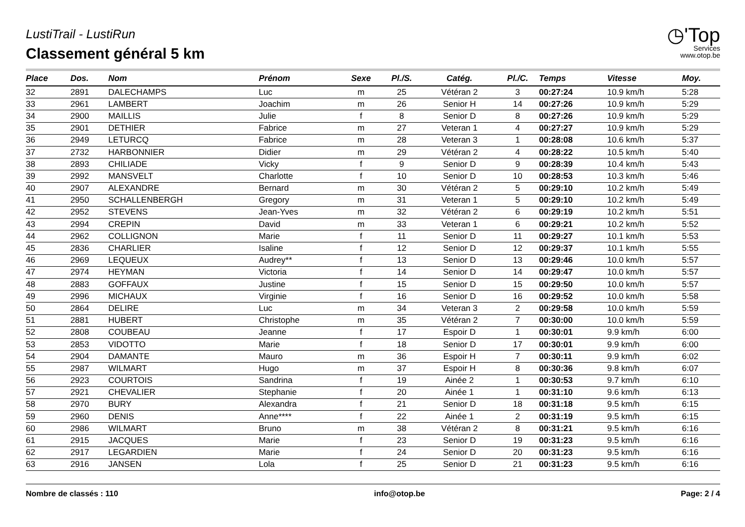LustiTrail - LustiRun
Classement général 5 km
◷'Top
Services
www.otop.be
| Place | Dos. | Nom | Prénom | Sexe | Pl./S. | Catég. | Pl./C. | Temps | Vitesse | Moy. |
| --- | --- | --- | --- | --- | --- | --- | --- | --- | --- | --- |
| 32 | 2891 | DALECHAMPS | Luc | m | 25 | Vétéran 2 | 3 | 00:27:24 | 10.9 km/h | 5:28 |
| 33 | 2961 | LAMBERT | Joachim | m | 26 | Senior H | 14 | 00:27:26 | 10.9 km/h | 5:29 |
| 34 | 2900 | MAILLIS | Julie | f | 8 | Senior D | 8 | 00:27:26 | 10.9 km/h | 5:29 |
| 35 | 2901 | DETHIER | Fabrice | m | 27 | Veteran 1 | 4 | 00:27:27 | 10.9 km/h | 5:29 |
| 36 | 2949 | LETURCQ | Fabrice | m | 28 | Veteran 3 | 1 | 00:28:08 | 10.6 km/h | 5:37 |
| 37 | 2732 | HARBONNIER | Didier | m | 29 | Vétéran 2 | 4 | 00:28:22 | 10.5 km/h | 5:40 |
| 38 | 2893 | CHILIADE | Vicky | f | 9 | Senior D | 9 | 00:28:39 | 10.4 km/h | 5:43 |
| 39 | 2992 | MANSVELT | Charlotte | f | 10 | Senior D | 10 | 00:28:53 | 10.3 km/h | 5:46 |
| 40 | 2907 | ALEXANDRE | Bernard | m | 30 | Vétéran 2 | 5 | 00:29:10 | 10.2 km/h | 5:49 |
| 41 | 2950 | SCHALLENBERGH | Gregory | m | 31 | Veteran 1 | 5 | 00:29:10 | 10.2 km/h | 5:49 |
| 42 | 2952 | STEVENS | Jean-Yves | m | 32 | Vétéran 2 | 6 | 00:29:19 | 10.2 km/h | 5:51 |
| 43 | 2994 | CREPIN | David | m | 33 | Veteran 1 | 6 | 00:29:21 | 10.2 km/h | 5:52 |
| 44 | 2962 | COLLIGNON | Marie | f | 11 | Senior D | 11 | 00:29:27 | 10.1 km/h | 5:53 |
| 45 | 2836 | CHARLIER | Isaline | f | 12 | Senior D | 12 | 00:29:37 | 10.1 km/h | 5:55 |
| 46 | 2969 | LEQUEUX | Audrey** | f | 13 | Senior D | 13 | 00:29:46 | 10.0 km/h | 5:57 |
| 47 | 2974 | HEYMAN | Victoria | f | 14 | Senior D | 14 | 00:29:47 | 10.0 km/h | 5:57 |
| 48 | 2883 | GOFFAUX | Justine | f | 15 | Senior D | 15 | 00:29:50 | 10.0 km/h | 5:57 |
| 49 | 2996 | MICHAUX | Virginie | f | 16 | Senior D | 16 | 00:29:52 | 10.0 km/h | 5:58 |
| 50 | 2864 | DELIRE | Luc | m | 34 | Veteran 3 | 2 | 00:29:58 | 10.0 km/h | 5:59 |
| 51 | 2881 | HUBERT | Christophe | m | 35 | Vétéran 2 | 7 | 00:30:00 | 10.0 km/h | 5:59 |
| 52 | 2808 | COUBEAU | Jeanne | f | 17 | Espoir D | 1 | 00:30:01 | 9.9 km/h | 6:00 |
| 53 | 2853 | VIDOTTO | Marie | f | 18 | Senior D | 17 | 00:30:01 | 9.9 km/h | 6:00 |
| 54 | 2904 | DAMANTE | Mauro | m | 36 | Espoir H | 7 | 00:30:11 | 9.9 km/h | 6:02 |
| 55 | 2987 | WILMART | Hugo | m | 37 | Espoir H | 8 | 00:30:36 | 9.8 km/h | 6:07 |
| 56 | 2923 | COURTOIS | Sandrina | f | 19 | Ainée 2 | 1 | 00:30:53 | 9.7 km/h | 6:10 |
| 57 | 2921 | CHEVALIER | Stephanie | f | 20 | Ainée 1 | 1 | 00:31:10 | 9.6 km/h | 6:13 |
| 58 | 2970 | BURY | Alexandra | f | 21 | Senior D | 18 | 00:31:18 | 9.5 km/h | 6:15 |
| 59 | 2960 | DENIS | Anne**** | f | 22 | Ainée 1 | 2 | 00:31:19 | 9.5 km/h | 6:15 |
| 60 | 2986 | WILMART | Bruno | m | 38 | Vétéran 2 | 8 | 00:31:21 | 9.5 km/h | 6:16 |
| 61 | 2915 | JACQUES | Marie | f | 23 | Senior D | 19 | 00:31:23 | 9.5 km/h | 6:16 |
| 62 | 2917 | LEGARDIEN | Marie | f | 24 | Senior D | 20 | 00:31:23 | 9.5 km/h | 6:16 |
| 63 | 2916 | JANSEN | Lola | f | 25 | Senior D | 21 | 00:31:23 | 9.5 km/h | 6:16 |
Nombre de classés : 110 info@otop.be Page: 2 / 4